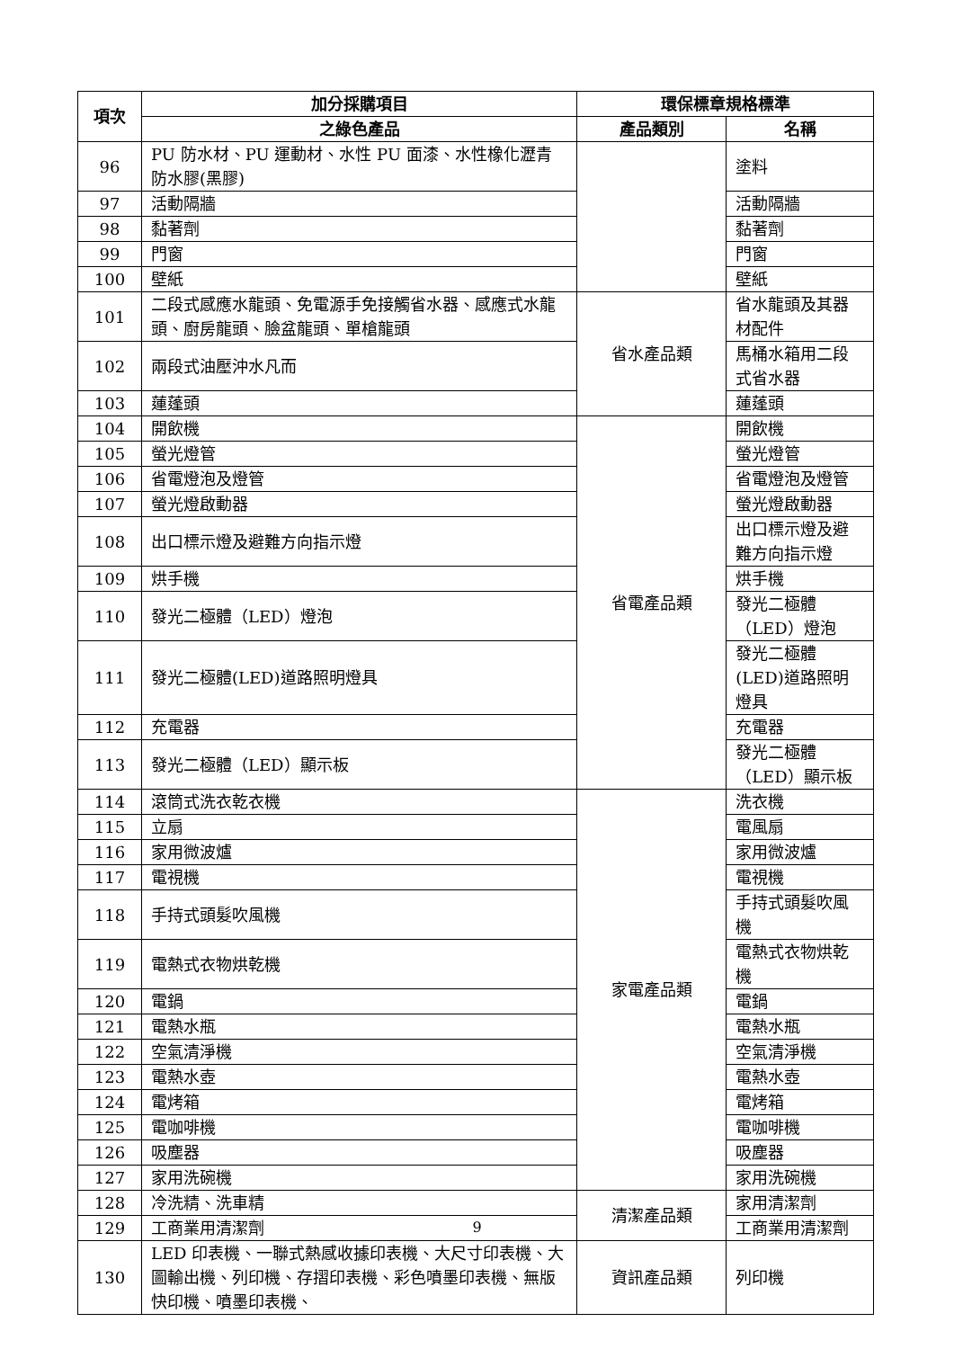| 項次 | 加分採購項目 | 環保標章規格標準 | |
| --- | --- | --- | --- |
| | 之綠色產品 | 產品類別 | 名稱 |
| 96 | PU 防水材、PU 運動材、水性 PU 面漆、水性橡化瀝青防水膠(黑膠) | | 塗料 |
| 97 | 活動隔牆 | | 活動隔牆 |
| 98 | 黏著劑 | | 黏著劑 |
| 99 | 門窗 | | 門窗 |
| 100 | 壁紙 | | 壁紙 |
| 101 | 二段式感應水龍頭、免電源手免接觸省水器、感應式水龍頭、廚房龍頭、臉盆龍頭、單槍龍頭 | 省水產品類 | 省水龍頭及其器材配件 |
| 102 | 兩段式油壓沖水凡而 | | 馬桶水箱用二段式省水器 |
| 103 | 蓮蓬頭 | | 蓮蓬頭 |
| 104 | 開飲機 | 省電產品類 | 開飲機 |
| 105 | 螢光燈管 | | 螢光燈管 |
| 106 | 省電燈泡及燈管 | | 省電燈泡及燈管 |
| 107 | 螢光燈啟動器 | | 螢光燈啟動器 |
| 108 | 出口標示燈及避難方向指示燈 | | 出口標示燈及避難方向指示燈 |
| 109 | 烘手機 | | 烘手機 |
| 110 | 發光二極體（LED）燈泡 | | 發光二極體（LED）燈泡 |
| 111 | 發光二極體(LED)道路照明燈具 | | 發光二極體(LED)道路照明燈具 |
| 112 | 充電器 | | 充電器 |
| 113 | 發光二極體（LED）顯示板 | | 發光二極體（LED）顯示板 |
| 114 | 滾筒式洗衣乾衣機 | 家電產品類 | 洗衣機 |
| 115 | 立扇 | | 電風扇 |
| 116 | 家用微波爐 | | 家用微波爐 |
| 117 | 電視機 | | 電視機 |
| 118 | 手持式頭髮吹風機 | | 手持式頭髮吹風機 |
| 119 | 電熱式衣物烘乾機 | | 電熱式衣物烘乾機 |
| 120 | 電鍋 | | 電鍋 |
| 121 | 電熱水瓶 | | 電熱水瓶 |
| 122 | 空氣清淨機 | | 空氣清淨機 |
| 123 | 電熱水壺 | | 電熱水壺 |
| 124 | 電烤箱 | | 電烤箱 |
| 125 | 電咖啡機 | | 電咖啡機 |
| 126 | 吸塵器 | | 吸塵器 |
| 127 | 家用洗碗機 | | 家用洗碗機 |
| 128 | 冷洗精、洗車精 | 清潔產品類 | 家用清潔劑 |
| 129 | 工商業用清潔劑 | | 工商業用清潔劑 |
| 130 | LED 印表機、一聯式熱感收據印表機、大尺寸印表機、大圖輸出機、列印機、存摺印表機、彩色噴墨印表機、無版快印機、噴墨印表機、 | 資訊產品類 | 列印機 |
9